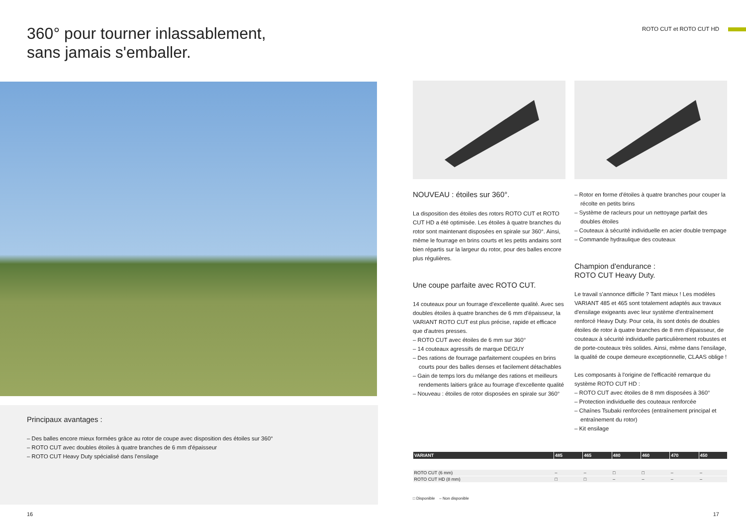360° pour tourner inlassablement,
sans jamais s'emballer.
Principaux avantages :
– Des balles encore mieux formées grâce au rotor de coupe avec disposition des étoiles sur 360°
– ROTO CUT avec doubles étoiles à quatre branches de 6 mm d'épaisseur
– ROTO CUT Heavy Duty spécialisé dans l'ensilage
ROTO CUT et ROTO CUT HD
NOUVEAU : étoiles sur 360°.
La disposition des étoiles des rotors ROTO CUT et ROTO CUT HD a été optimisée. Les étoiles à quatre branches du rotor sont maintenant disposées en spirale sur 360°. Ainsi, même le fourrage en brins courts et les petits andains sont bien répartis sur la largeur du rotor, pour des balles encore plus régulières.
Une coupe parfaite avec ROTO CUT.
14 couteaux pour un fourrage d'excellente qualité. Avec ses doubles étoiles à quatre branches de 6 mm d'épaisseur, la VARIANT ROTO CUT est plus précise, rapide et efficace que d'autres presses.
– ROTO CUT avec étoiles de 6 mm sur 360°
– 14 couteaux agressifs de marque DEGUY
– Des rations de fourrage parfaitement coupées en brins courts pour des balles denses et facilement détachables
– Gain de temps lors du mélange des rations et meilleurs rendements laitiers grâce au fourrage d'excellente qualité
– Nouveau : étoiles de rotor disposées en spirale sur 360°
– Rotor en forme d'étoiles à quatre branches pour couper la récolte en petits brins
– Système de racleurs pour un nettoyage parfait des doubles étoiles
– Couteaux à sécurité individuelle en acier double trempage
– Commande hydraulique des couteaux
Champion d'endurance :
ROTO CUT Heavy Duty.
Le travail s'annonce difficile ? Tant mieux ! Les modèles VARIANT 485 et 465 sont totalement adaptés aux travaux d'ensilage exigeants avec leur système d'entraînement renforcé Heavy Duty. Pour cela, ils sont dotés de doubles étoiles de rotor à quatre branches de 8 mm d'épaisseur, de couteaux à sécurité individuelle particulièrement robustes et de porte-couteaux très solides. Ainsi, même dans l'ensilage, la qualité de coupe demeure exceptionnelle, CLAAS oblige !
Les composants à l'origine de l'efficacité remarque du système ROTO CUT HD :
– ROTO CUT avec étoiles de 8 mm disposées à 360°
– Protection individuelle des couteaux renforcée
– Chaînes Tsubaki renforcées (entraînement principal et entraînement du rotor)
– Kit ensilage
| VARIANT | 485 | 465 | 480 | 460 | 470 | 450 |
| --- | --- | --- | --- | --- | --- | --- |
| ROTO CUT (6 mm) | – | – | □ | □ | – | – |
| ROTO CUT HD (8 mm) | □ | □ | – | – | – | – |
□ Disponible – Non disponible
16 17